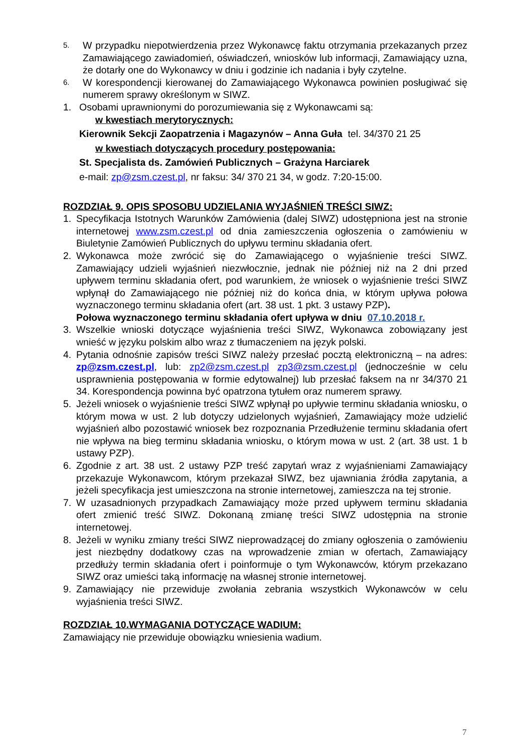5. W przypadku niepotwierdzenia przez Wykonawcę faktu otrzymania przekazanych przez Zamawiającego zawiadomień, oświadczeń, wniosków lub informacji, Zamawiający uzna, że dotarły one do Wykonawcy w dniu i godzinie ich nadania i były czytelne.
6. W korespondencji kierowanej do Zamawiającego Wykonawca powinien posługiwać się numerem sprawy określonym w SIWZ.
1. Osobami uprawnionymi do porozumiewania się z Wykonawcami są:
w kwestiach merytorycznych:
Kierownik Sekcji Zaopatrzenia i Magazynów – Anna Guła tel. 34/370 21 25
w kwestiach dotyczących procedury postępowania:
St. Specjalista ds. Zamówień Publicznych – Grażyna Harciarek
e-mail: zp@zsm.czest.pl, nr faksu: 34/ 370 21 34, w godz. 7:20-15:00.
ROZDZIAŁ 9. OPIS SPOSOBU UDZIELANIA WYJAŚNIEŃ TREŚCI SIWZ:
1. Specyfikacja Istotnych Warunków Zamówienia (dalej SIWZ) udostępniona jest na stronie internetowej www.zsm.czest.pl od dnia zamieszczenia ogłoszenia o zamówieniu w Biuletynie Zamówień Publicznych do upływu terminu składania ofert.
2. Wykonawca może zwrócić się do Zamawiającego o wyjaśnienie treści SIWZ. Zamawiający udzieli wyjaśnień niezwłocznie, jednak nie później niż na 2 dni przed upływem terminu składania ofert, pod warunkiem, że wniosek o wyjaśnienie treści SIWZ wpłynął do Zamawiającego nie później niż do końca dnia, w którym upływa połowa wyznaczonego terminu składania ofert (art. 38 ust. 1 pkt. 3 ustawy PZP).
Połowa wyznaczonego terminu składania ofert upływa w dniu 07.10.2018 r.
3. Wszelkie wnioski dotyczące wyjaśnienia treści SIWZ, Wykonawca zobowiązany jest wnieść w języku polskim albo wraz z tłumaczeniem na język polski.
4. Pytania odnośnie zapisów treści SIWZ należy przesłać pocztą elektroniczną – na adres: zp@zsm.czest.pl, lub: zp2@zsm.czest.pl zp3@zsm.czest.pl (jednocześnie w celu usprawnienia postępowania w formie edytowalnej) lub przesłać faksem na nr 34/370 21 34. Korespondencja powinna być opatrzona tytułem oraz numerem sprawy.
5. Jeżeli wniosek o wyjaśnienie treści SIWZ wpłynął po upływie terminu składania wniosku, o którym mowa w ust. 2 lub dotyczy udzielonych wyjaśnień, Zamawiający może udzielić wyjaśnień albo pozostawić wniosek bez rozpoznania Przedłużenie terminu składania ofert nie wpływa na bieg terminu składania wniosku, o którym mowa w ust. 2 (art. 38 ust. 1 b ustawy PZP).
6. Zgodnie z art. 38 ust. 2 ustawy PZP treść zapytań wraz z wyjaśnieniami Zamawiający przekazuje Wykonawcom, którym przekazał SIWZ, bez ujawniania źródła zapytania, a jeżeli specyfikacja jest umieszczona na stronie internetowej, zamieszcza na tej stronie.
7. W uzasadnionych przypadkach Zamawiający może przed upływem terminu składania ofert zmienić treść SIWZ. Dokonaną zmianę treści SIWZ udostępnia na stronie internetowej.
8. Jeżeli w wyniku zmiany treści SIWZ nieprowadzącej do zmiany ogłoszenia o zamówieniu jest niezbędny dodatkowy czas na wprowadzenie zmian w ofertach, Zamawiający przedłuży termin składania ofert i poinformuje o tym Wykonawców, którym przekazano SIWZ oraz umieści taką informację na własnej stronie internetowej.
9. Zamawiający nie przewiduje zwołania zebrania wszystkich Wykonawców w celu wyjaśnienia treści SIWZ.
ROZDZIAŁ 10.WYMAGANIA DOTYCZĄCE WADIUM:
Zamawiający nie przewiduje obowiązku wniesienia wadium.
7